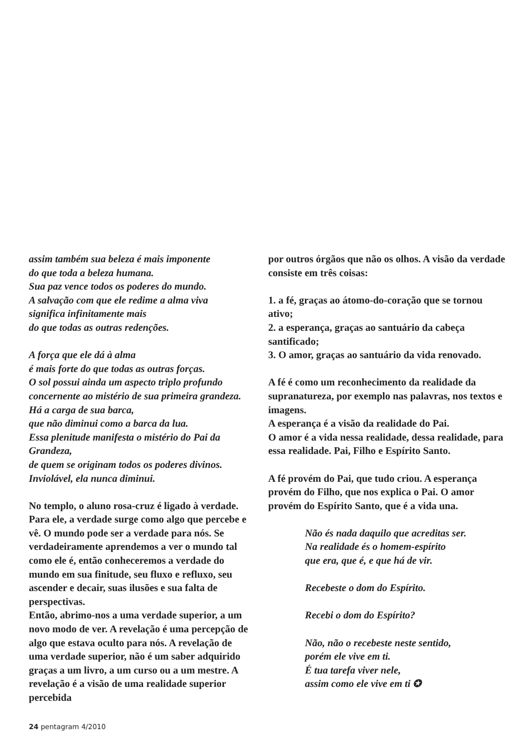assim também sua beleza é mais imponente
do que toda a beleza humana.
Sua paz vence todos os poderes do mundo.
A salvação com que ele redime a alma viva
significa infinitamente mais
do que todas as outras redenções.
A força que ele dá à alma
é mais forte do que todas as outras forças.
O sol possui ainda um aspecto triplo profundo
concernente ao mistério de sua primeira grandeza.
Há a carga de sua barca,
que não diminui como a barca da lua.
Essa plenitude manifesta o mistério do Pai da Grandeza,
de quem se originam todos os poderes divinos.
Inviolável, ela nunca diminui.
No templo, o aluno rosa-cruz é ligado à verdade. Para ele, a verdade surge como algo que percebe e vê. O mundo pode ser a verdade para nós. Se verdadeiramente aprendemos a ver o mundo tal como ele é, então conheceremos a verdade do mundo em sua finitude, seu fluxo e refluxo, seu ascender e decair, suas ilusões e sua falta de perspectivas.
Então, abrimo-nos a uma verdade superior, a um novo modo de ver. A revelação é uma percepção de algo que estava oculto para nós. A revelação de uma verdade superior, não é um saber adquirido graças a um livro, a um curso ou a um mestre. A revelação é a visão de uma realidade superior percebida
por outros órgãos que não os olhos. A visão da verdade consiste em três coisas:
1. a fé, graças ao átomo-do-coração que se tornou ativo;
2. a esperança, graças ao santuário da cabeça santificado;
3. O amor, graças ao santuário da vida renovado.
A fé é como um reconhecimento da realidade da supranatureza, por exemplo nas palavras, nos textos e imagens.
A esperança é a visão da realidade do Pai.
O amor é a vida nessa realidade, dessa realidade, para essa realidade. Pai, Filho e Espírito Santo.
A fé provém do Pai, que tudo criou. A esperança provém do Filho, que nos explica o Pai. O amor provém do Espírito Santo, que é a vida una.
Não és nada daquilo que acreditas ser.
Na realidade és o homem-espírito
que era, que é, e que há de vir.
Recebeste o dom do Espírito.
Recebi o dom do Espírito?
Não, não o recebeste neste sentido,
porém ele vive em ti.
É tua tarefa viver nele,
assim como ele vive em ti ✪
24 pentagram 4/2010